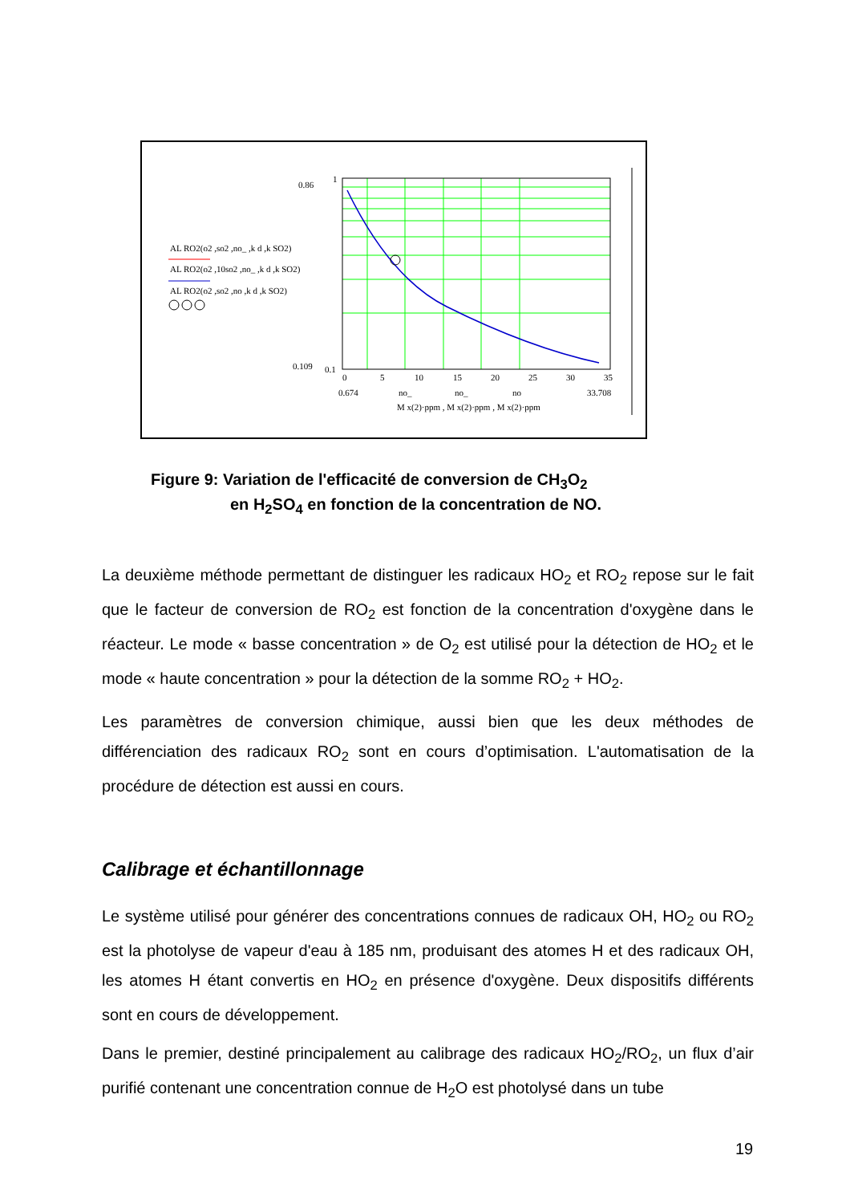0.86
1
0.109
0.1
0
5
10
15
20
25
30
35
0.674
33.708
no_
no_
no
M x(2)·ppm , M x(2)·ppm , M x(2)·ppm
AL RO2(o2 ,so2 ,no_ ,k d ,k SO2)
AL RO2(o2 ,10so2 ,no_ ,k d ,k SO2)
AL RO2(o2 ,so2 ,no ,k d ,k SO2)
Figure 9: Variation de l'efficacité de conversion de CH<sub>3</sub>O<sub>2</sub>
en H<sub>2</sub>SO<sub>4</sub> en fonction de la concentration de NO.
La deuxième méthode permettant de distinguer les radicaux HO<sub>2</sub> et RO<sub>2</sub> repose sur le fait que le facteur de conversion de RO<sub>2</sub> est fonction de la concentration d'oxygène dans le réacteur. Le mode « basse concentration » de O<sub>2</sub> est utilisé pour la détection de HO<sub>2</sub> et le mode « haute concentration » pour la détection de la somme RO<sub>2</sub> + HO<sub>2</sub>.
Les paramètres de conversion chimique, aussi bien que les deux méthodes de différenciation des radicaux RO<sub>2</sub> sont en cours d’optimisation. L'automatisation de la procédure de détection est aussi en cours.
Calibrage et échantillonnage
Le système utilisé pour générer des concentrations connues de radicaux OH, HO<sub>2</sub> ou RO<sub>2</sub> est la photolyse de vapeur d'eau à 185 nm, produisant des atomes H et des radicaux OH, les atomes H étant convertis en HO<sub>2</sub> en présence d'oxygène. Deux dispositifs différents sont en cours de développement.
Dans le premier, destiné principalement au calibrage des radicaux HO<sub>2</sub>/RO<sub>2</sub>, un flux d’air purifié contenant une concentration connue de H<sub>2</sub>O est photolysé dans un tube
19